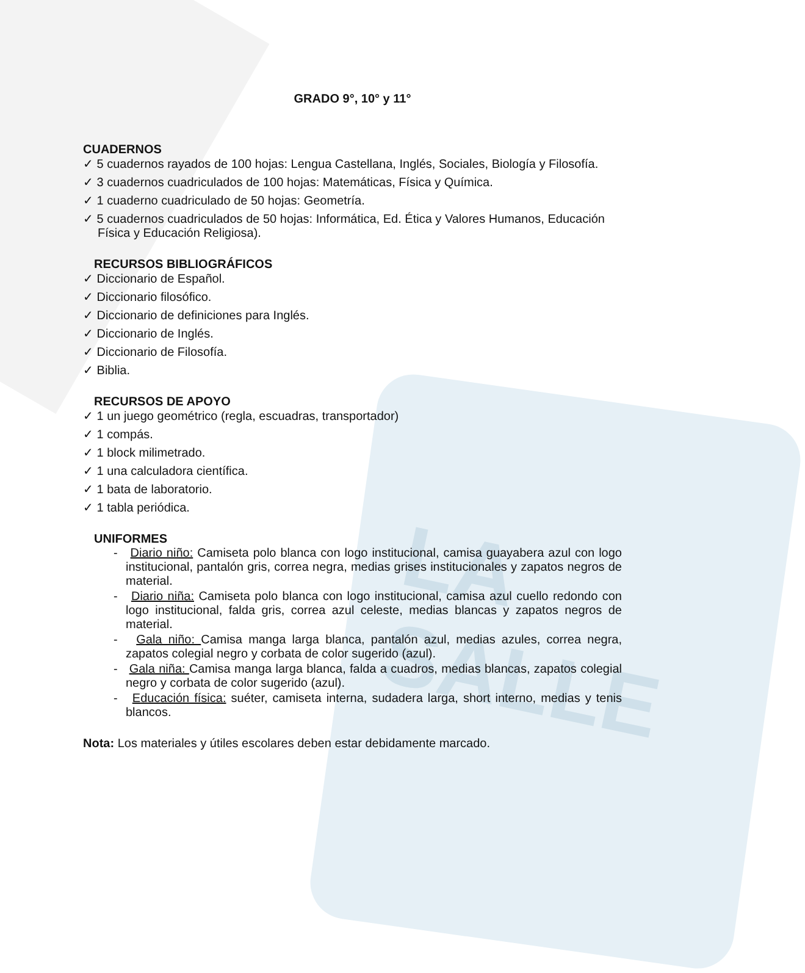LA SALLE
GRADO 9°, 10° y 11°
CUADERNOS
✓ 5 cuadernos rayados de 100 hojas: Lengua Castellana, Inglés, Sociales, Biología y Filosofía.
✓ 3 cuadernos cuadriculados de 100 hojas: Matemáticas, Física y Química.
✓ 1 cuaderno cuadriculado de 50 hojas: Geometría.
✓ 5 cuadernos cuadriculados de 50 hojas: Informática, Ed. Ética y Valores Humanos, Educación Física y Educación Religiosa).
RECURSOS BIBLIOGRÁFICOS
✓ Diccionario de Español.
✓ Diccionario filosófico.
✓ Diccionario de definiciones para Inglés.
✓ Diccionario de Inglés.
✓ Diccionario de Filosofía.
✓ Biblia.
RECURSOS DE APOYO
✓ 1 un juego geométrico (regla, escuadras, transportador)
✓ 1 compás.
✓ 1 block milimetrado.
✓ 1 una calculadora científica.
✓ 1 bata de laboratorio.
✓ 1 tabla periódica.
UNIFORMES
- Diario niño: Camiseta polo blanca con logo institucional, camisa guayabera azul con logo institucional, pantalón gris, correa negra, medias grises institucionales y zapatos negros de material.
- Diario niña: Camiseta polo blanca con logo institucional, camisa azul cuello redondo con logo institucional, falda gris, correa azul celeste, medias blancas y zapatos negros de material.
- Gala niño: Camisa manga larga blanca, pantalón azul, medias azules, correa negra, zapatos colegial negro y corbata de color sugerido (azul).
- Gala niña: Camisa manga larga blanca, falda a cuadros, medias blancas, zapatos colegial negro y corbata de color sugerido (azul).
- Educación física: suéter, camiseta interna, sudadera larga, short interno, medias y tenis blancos.
Nota: Los materiales y útiles escolares deben estar debidamente marcado.